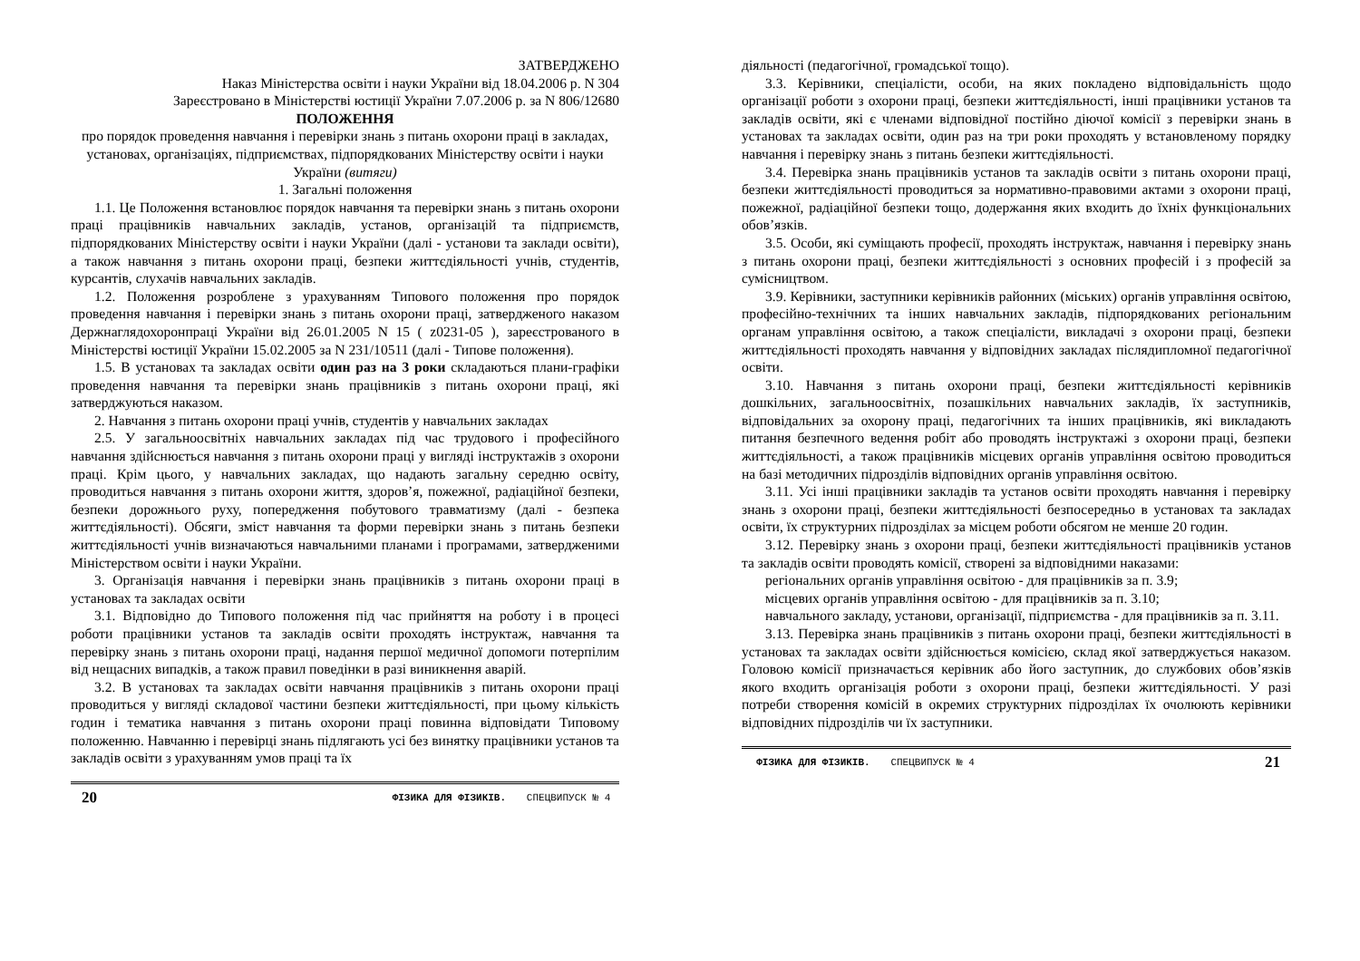ЗАТВЕРДЖЕНО
Наказ Міністерства освіти і науки України від 18.04.2006 р. N 304
Зареєстровано в Міністерстві юстиції України 7.07.2006 р. за N 806/12680
ПОЛОЖЕННЯ
про порядок проведення навчання і перевірки знань з питань охорони праці в закладах, установах, організаціях, підприємствах, підпорядкованих Міністерству освіти і науки України (витяги)
1. Загальні положення
1.1. Це Положення встановлює порядок навчання та перевірки знань з питань охорони праці працівників навчальних закладів, установ, організацій та підприємств, підпорядкованих Міністерству освіти і науки України (далі - установи та заклади освіти), а також навчання з питань охорони праці, безпеки життєдіяльності учнів, студентів, курсантів, слухачів навчальних закладів.
1.2. Положення розроблене з урахуванням Типового положення про порядок проведення навчання і перевірки знань з питань охорони праці, затвердженого наказом Держнаглядохоронпраці України від 26.01.2005 N 15 ( z0231-05 ), зареєстрованого в Міністерстві юстиції України 15.02.2005 за N 231/10511 (далі - Типове положення).
1.5. В установах та закладах освіти один раз на 3 роки складаються плани-графіки проведення навчання та перевірки знань працівників з питань охорони праці, які затверджуються наказом.
2. Навчання з питань охорони праці учнів, студентів у навчальних закладах
2.5. У загальноосвітніх навчальних закладах під час трудового і професійного навчання здійснюється навчання з питань охорони праці у вигляді інструктажів з охорони праці. Крім цього, у навчальних закладах, що надають загальну середню освіту, проводиться навчання з питань охорони життя, здоров’я, пожежної, радіаційної безпеки, безпеки дорожнього руху, попередження побутового травматизму (далі - безпека життєдіяльності). Обсяги, зміст навчання та форми перевірки знань з питань безпеки життєдіяльності учнів визначаються навчальними планами і програмами, затвердженими Міністерством освіти і науки України.
3. Організація навчання і перевірки знань працівників з питань охорони праці в установах та закладах освіти
3.1. Відповідно до Типового положення під час прийняття на роботу і в процесі роботи працівники установ та закладів освіти проходять інструктаж, навчання та перевірку знань з питань охорони праці, надання першої медичної допомоги потерпілим від нещасних випадків, а також правил поведінки в разі виникнення аварій.
3.2. В установах та закладах освіти навчання працівників з питань охорони праці проводиться у вигляді складової частини безпеки життєдіяльності, при цьому кількість годин і тематика навчання з питань охорони праці повинна відповідати Типовому положенню. Навчанню і перевірці знань підлягають усі без винятку працівники установ та закладів освіти з урахуванням умов праці та їх
20 ФІЗИКА ДЛЯ ФІЗИКІВ. СПЕЦВИПУСК № 4
діяльності (педагогічної, громадської тощо).
3.3. Керівники, спеціалісти, особи, на яких покладено відповідальність щодо організації роботи з охорони праці, безпеки життєдіяльності, інші працівники установ та закладів освіти, які є членами відповідної постійно діючої комісії з перевірки знань в установах та закладах освіти, один раз на три роки проходять у встановленому порядку навчання і перевірку знань з питань безпеки життєдіяльності.
3.4. Перевірка знань працівників установ та закладів освіти з питань охорони праці, безпеки життєдіяльності проводиться за нормативно-правовими актами з охорони праці, пожежної, радіаційної безпеки тощо, додержання яких входить до їхніх функціональних обов’язків.
3.5. Особи, які суміщають професії, проходять інструктаж, навчання і перевірку знань з питань охорони праці, безпеки життєдіяльності з основних професій і з професій за сумісництвом.
3.9. Керівники, заступники керівників районних (міських) органів управління освітою, професійно-технічних та інших навчальних закладів, підпорядкованих регіональним органам управління освітою, а також спеціалісти, викладачі з охорони праці, безпеки життєдіяльності проходять навчання у відповідних закладах післядипломної педагогічної освіти.
3.10. Навчання з питань охорони праці, безпеки життєдіяльності керівників дошкільних, загальноосвітніх, позашкільних навчальних закладів, їх заступників, відповідальних за охорону праці, педагогічних та інших працівників, які викладають питання безпечного ведення робіт або проводять інструктажі з охорони праці, безпеки життєдіяльності, а також працівників місцевих органів управління освітою проводиться на базі методичних підрозділів відповідних органів управління освітою.
3.11. Усі інші працівники закладів та установ освіти проходять навчання і перевірку знань з охорони праці, безпеки життєдіяльності безпосередньо в установах та закладах освіти, їх структурних підрозділах за місцем роботи обсягом не менше 20 годин.
3.12. Перевірку знань з охорони праці, безпеки життєдіяльності працівників установ та закладів освіти проводять комісії, створені за відповідними наказами:
регіональних органів управління освітою - для працівників за п. 3.9;
місцевих органів управління освітою - для працівників за п. 3.10;
навчального закладу, установи, організації, підприємства - для працівників за п. 3.11.
3.13. Перевірка знань працівників з питань охорони праці, безпеки життєдіяльності в установах та закладах освіти здійснюється комісією, склад якої затверджується наказом. Головою комісії призначається керівник або його заступник, до службових обов’язків якого входить організація роботи з охорони праці, безпеки життєдіяльності. У разі потреби створення комісій в окремих структурних підрозділах їх очолюють керівники відповідних підрозділів чи їх заступники.
ФІЗИКА ДЛЯ ФІЗИКІВ. СПЕЦВИПУСК № 4 21